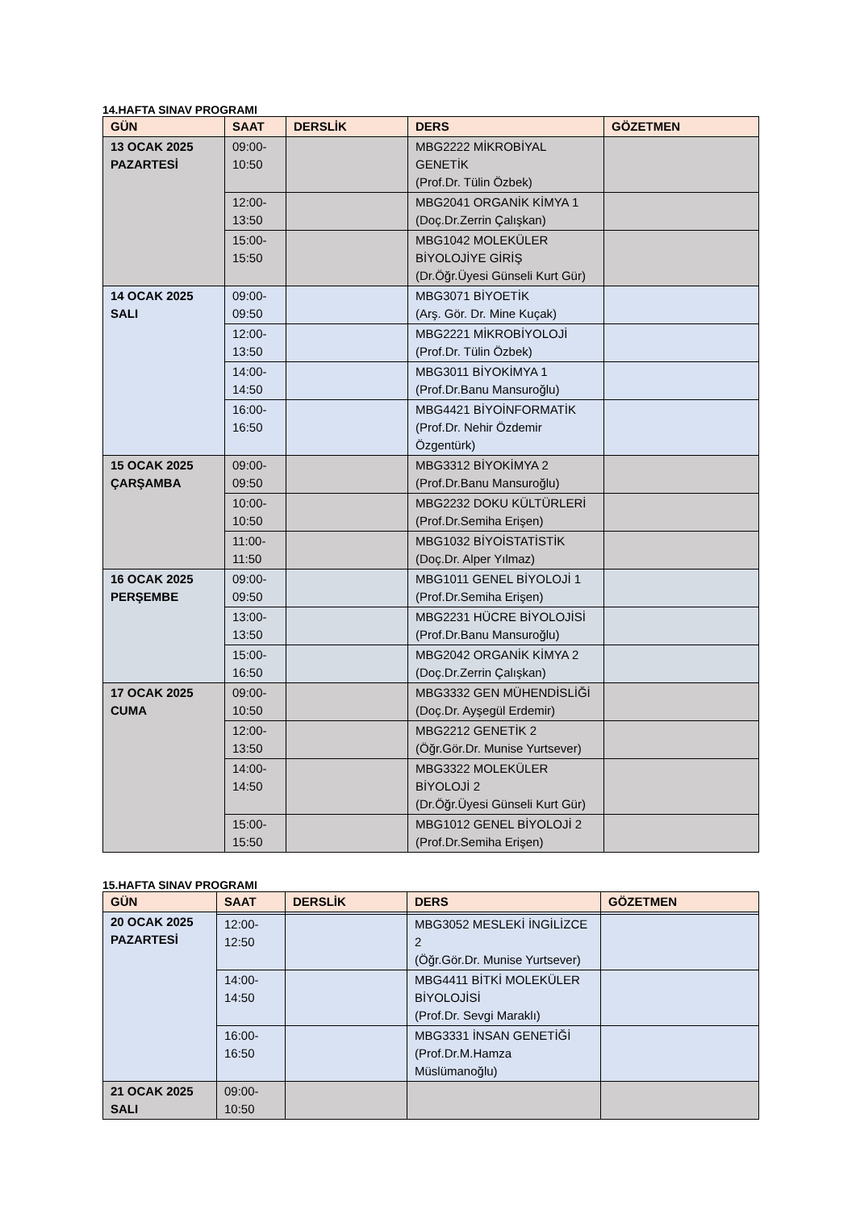14.HAFTA SINAV PROGRAMI
| GÜN | SAAT | DERSLİK | DERS | GÖZETMEN |
| --- | --- | --- | --- | --- |
| 13 OCAK 2025 PAZARTESİ | 09:00- 10:50 | | MBG2222 MİKROBİYAL GENETİK (Prof.Dr. Tülin Özbek) | |
| | 12:00- 13:50 | | MBG2041 ORGANİK KİMYA 1 (Doç.Dr.Zerrin Çalışkan) | |
| | 15:00- 15:50 | | MBG1042 MOLEKÜLER BİYOLOJİYE GİRİŞ (Dr.Öğr.Üyesi Günseli Kurt Gür) | |
| 14 OCAK 2025 SALI | 09:00- 09:50 | | MBG3071 BİYOETİK (Arş. Gör. Dr. Mine Kuçak) | |
| | 12:00- 13:50 | | MBG2221 MİKROBİYOLOJİ (Prof.Dr. Tülin Özbek) | |
| | 14:00- 14:50 | | MBG3011 BİYOKİMYA 1 (Prof.Dr.Banu Mansuroğlu) | |
| | 16:00- 16:50 | | MBG4421 BİYOİNFORMATİK (Prof.Dr. Nehir Özdemir Özgentürk) | |
| 15 OCAK 2025 ÇARŞAMBA | 09:00- 09:50 | | MBG3312 BİYOKİMYA 2 (Prof.Dr.Banu Mansuroğlu) | |
| | 10:00- 10:50 | | MBG2232 DOKU KÜLTÜRLERİ (Prof.Dr.Semiha Erişen) | |
| | 11:00- 11:50 | | MBG1032 BİYOİSTATİSTİK (Doç.Dr. Alper Yılmaz) | |
| 16 OCAK 2025 PERŞEMBE | 09:00- 09:50 | | MBG1011 GENEL BİYOLOJİ 1 (Prof.Dr.Semiha Erişen) | |
| | 13:00- 13:50 | | MBG2231 HÜCRE BİYOLOJİSİ (Prof.Dr.Banu Mansuroğlu) | |
| | 15:00- 16:50 | | MBG2042 ORGANİK KİMYA 2 (Doç.Dr.Zerrin Çalışkan) | |
| 17 OCAK 2025 CUMA | 09:00- 10:50 | | MBG3332 GEN MÜHENDİSLİĞİ (Doç.Dr. Ayşegül Erdemir) | |
| | 12:00- 13:50 | | MBG2212 GENETİK 2 (Öğr.Gör.Dr. Munise Yurtsever) | |
| | 14:00- 14:50 | | MBG3322 MOLEKÜLER BİYOLOJİ 2 (Dr.Öğr.Üyesi Günseli Kurt Gür) | |
| | 15:00- 15:50 | | MBG1012 GENEL BİYOLOJİ 2 (Prof.Dr.Semiha Erişen) | |
15.HAFTA SINAV PROGRAMI
| GÜN | SAAT | DERSLİK | DERS | GÖZETMEN |
| --- | --- | --- | --- | --- |
| 20 OCAK 2025 PAZARTESİ | | | | |
| | 12:00- 12:50 | | MBG3052 MESLEKİ İNGİLİZCE 2 (Öğr.Gör.Dr. Munise Yurtsever) | |
| | 14:00- 14:50 | | MBG4411 BİTKİ MOLEKÜLER BİYOLOJİSİ (Prof.Dr. Sevgi Maraklı) | |
| | 16:00- 16:50 | | MBG3331 İNSAN GENETİĞİ (Prof.Dr.M.Hamza Müslümanoğlu) | |
| 21 OCAK 2025 SALI | 09:00- 10:50 | | | |